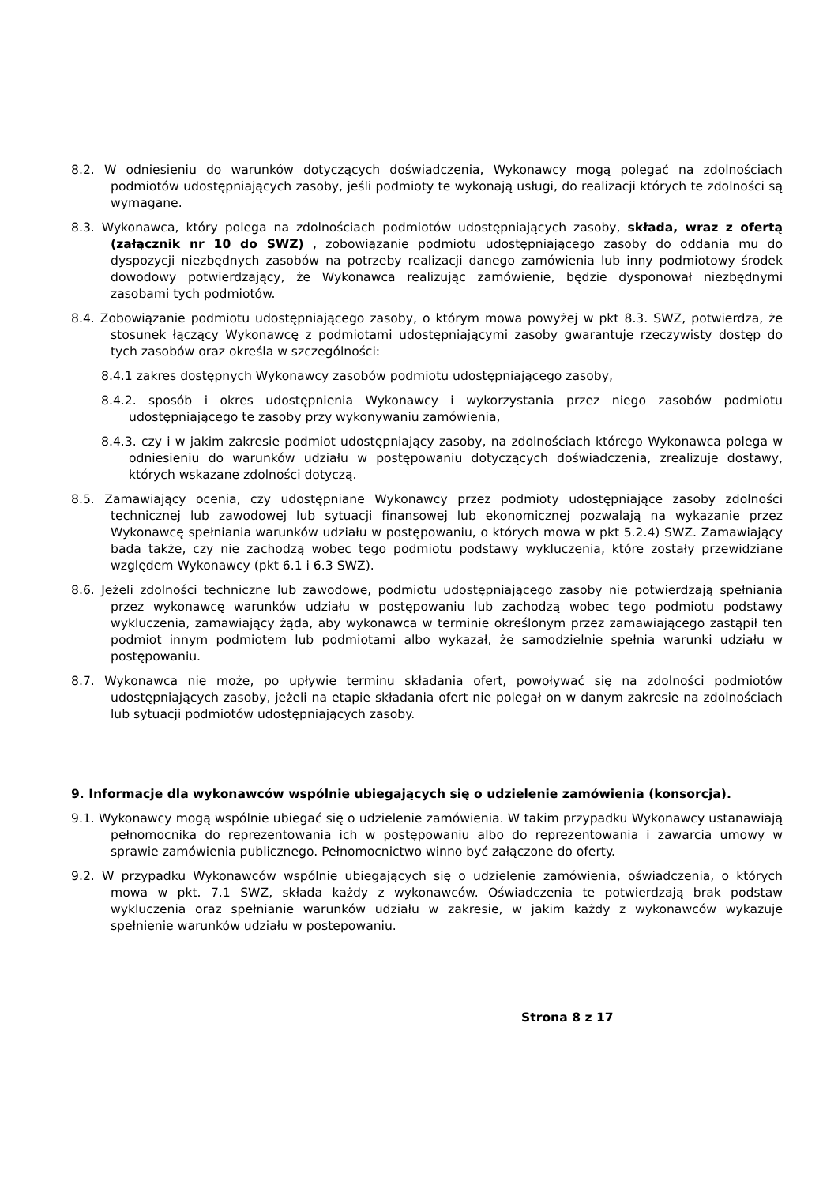8.2. W odniesieniu do warunków dotyczących doświadczenia, Wykonawcy mogą polegać na zdolnościach podmiotów udostępniających zasoby, jeśli podmioty te wykonają usługi, do realizacji których te zdolności są wymagane.
8.3. Wykonawca, który polega na zdolnościach podmiotów udostępniających zasoby, składa, wraz z ofertą (załącznik nr 10 do SWZ) , zobowiązanie podmiotu udostępniającego zasoby do oddania mu do dyspozycji niezbędnych zasobów na potrzeby realizacji danego zamówienia lub inny podmiotowy środek dowodowy potwierdzający, że Wykonawca realizując zamówienie, będzie dysponował niezbędnymi zasobami tych podmiotów.
8.4. Zobowiązanie podmiotu udostępniającego zasoby, o którym mowa powyżej w pkt 8.3. SWZ, potwierdza, że stosunek łączący Wykonawcę z podmiotami udostępniającymi zasoby gwarantuje rzeczywisty dostęp do tych zasobów oraz określa w szczególności:
8.4.1 zakres dostępnych Wykonawcy zasobów podmiotu udostępniającego zasoby,
8.4.2. sposób i okres udostępnienia Wykonawcy i wykorzystania przez niego zasobów podmiotu udostępniającego te zasoby przy wykonywaniu zamówienia,
8.4.3. czy i w jakim zakresie podmiot udostępniający zasoby, na zdolnościach którego Wykonawca polega w odniesieniu do warunków udziału w postępowaniu dotyczących doświadczenia, zrealizuje dostawy, których wskazane zdolności dotyczą.
8.5. Zamawiający ocenia, czy udostępniane Wykonawcy przez podmioty udostępniające zasoby zdolności technicznej lub zawodowej lub sytuacji finansowej lub ekonomicznej pozwalają na wykazanie przez Wykonawcę spełniania warunków udziału w postępowaniu, o których mowa w pkt 5.2.4) SWZ. Zamawiający bada także, czy nie zachodzą wobec tego podmiotu podstawy wykluczenia, które zostały przewidziane względem Wykonawcy (pkt 6.1 i 6.3 SWZ).
8.6. Jeżeli zdolności techniczne lub zawodowe, podmiotu udostępniającego zasoby nie potwierdzają spełniania przez wykonawcę warunków udziału w postępowaniu lub zachodzą wobec tego podmiotu podstawy wykluczenia, zamawiający żąda, aby wykonawca w terminie określonym przez zamawiającego zastąpił ten podmiot innym podmiotem lub podmiotami albo wykazał, że samodzielnie spełnia warunki udziału w postępowaniu.
8.7. Wykonawca nie może, po upływie terminu składania ofert, powoływać się na zdolności podmiotów udostępniających zasoby, jeżeli na etapie składania ofert nie polegał on w danym zakresie na zdolnościach lub sytuacji podmiotów udostępniających zasoby.
9. Informacje dla wykonawców wspólnie ubiegających się o udzielenie zamówienia (konsorcja).
9.1. Wykonawcy mogą wspólnie ubiegać się o udzielenie zamówienia. W takim przypadku Wykonawcy ustanawiają pełnomocnika do reprezentowania ich w postępowaniu albo do reprezentowania i zawarcia umowy w sprawie zamówienia publicznego. Pełnomocnictwo winno być załączone do oferty.
9.2. W przypadku Wykonawców wspólnie ubiegających się o udzielenie zamówienia, oświadczenia, o których mowa w pkt. 7.1 SWZ, składa każdy z wykonawców. Oświadczenia te potwierdzają brak podstaw wykluczenia oraz spełnianie warunków udziału w zakresie, w jakim każdy z wykonawców wykazuje spełnienie warunków udziału w postepowaniu.
Strona 8 z 17